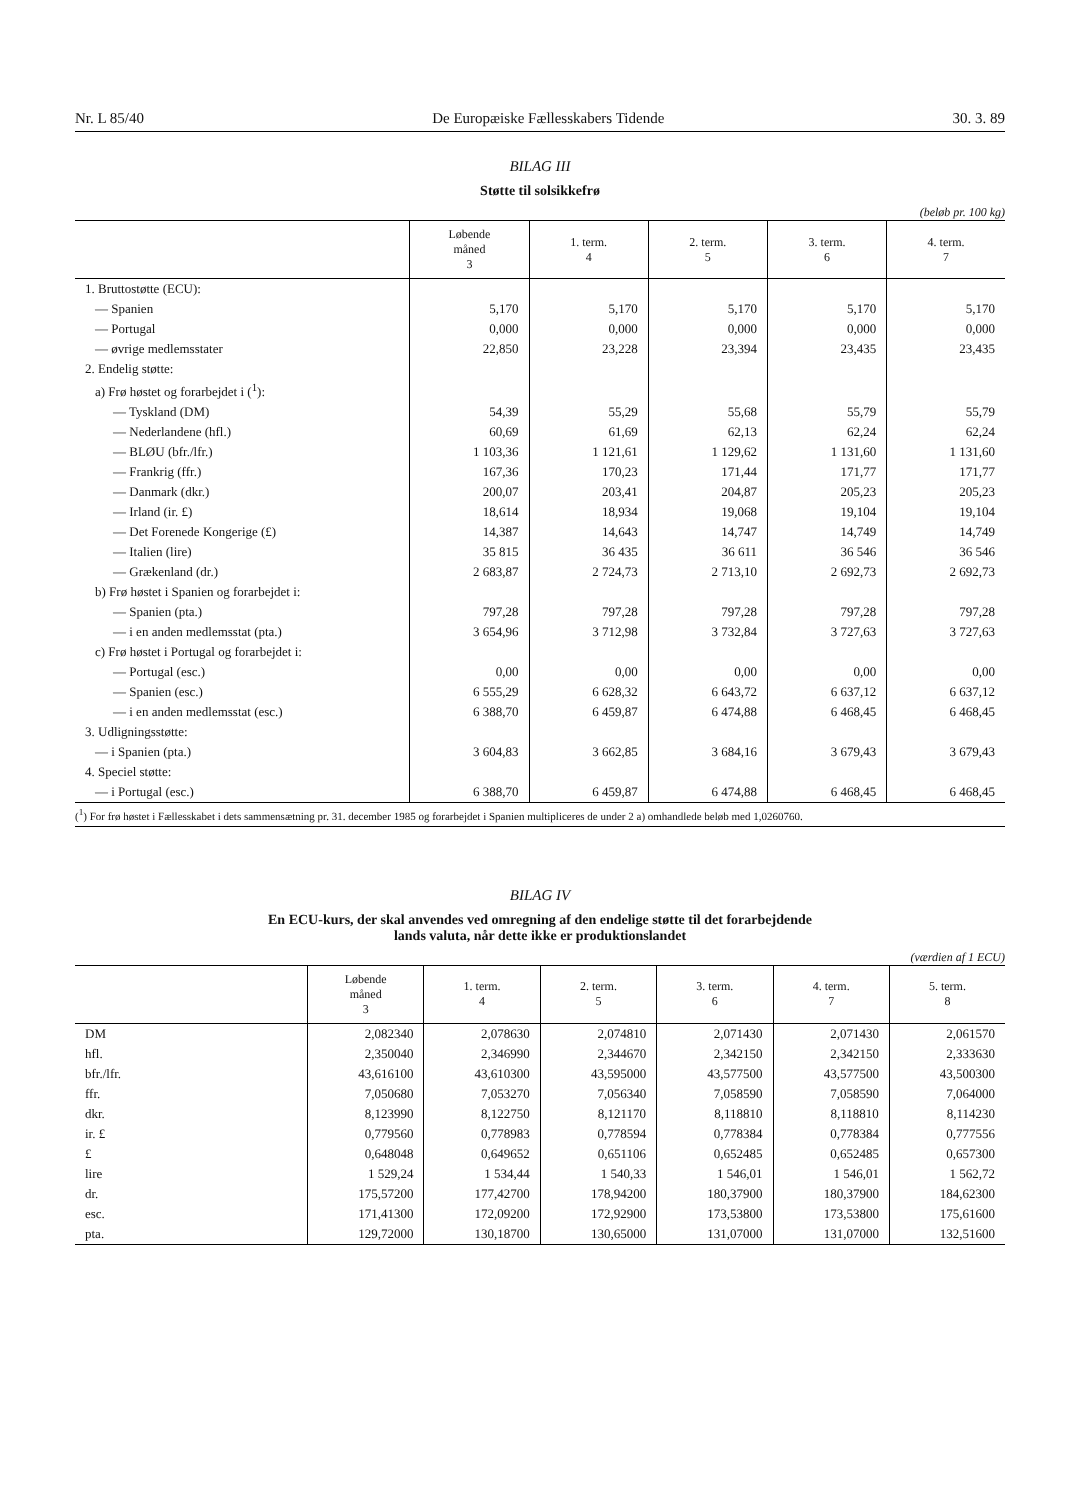Nr. L 85/40 De Europæiske Fællesskabers Tidende 30. 3. 89
BILAG III
Støtte til solsikkefrø
(beløb pr. 100 kg)
| | Løbende måned 3 | 1. term. 4 | 2. term. 5 | 3. term. 6 | 4. term. 7 |
| --- | --- | --- | --- | --- | --- |
| 1. Bruttostøtte (ECU): | | | | | |
| — Spanien | 5,170 | 5,170 | 5,170 | 5,170 | 5,170 |
| — Portugal | 0,000 | 0,000 | 0,000 | 0,000 | 0,000 |
| — øvrige medlemsstater | 22,850 | 23,228 | 23,394 | 23,435 | 23,435 |
| 2. Endelig støtte: | | | | | |
| a) Frø høstet og forarbejdet i (<sup>1</sup>): | | | | | |
| — Tyskland (DM) | 54,39 | 55,29 | 55,68 | 55,79 | 55,79 |
| — Nederlandene (hfl.) | 60,69 | 61,69 | 62,13 | 62,24 | 62,24 |
| — BLØU (bfr./lfr.) | 1 103,36 | 1 121,61 | 1 129,62 | 1 131,60 | 1 131,60 |
| — Frankrig (ffr.) | 167,36 | 170,23 | 171,44 | 171,77 | 171,77 |
| — Danmark (dkr.) | 200,07 | 203,41 | 204,87 | 205,23 | 205,23 |
| — Irland (ir. £) | 18,614 | 18,934 | 19,068 | 19,104 | 19,104 |
| — Det Forenede Kongerige (£) | 14,387 | 14,643 | 14,747 | 14,749 | 14,749 |
| — Italien (lire) | 35 815 | 36 435 | 36 611 | 36 546 | 36 546 |
| — Grækenland (dr.) | 2 683,87 | 2 724,73 | 2 713,10 | 2 692,73 | 2 692,73 |
| b) Frø høstet i Spanien og forarbejdet i: | | | | | |
| — Spanien (pta.) | 797,28 | 797,28 | 797,28 | 797,28 | 797,28 |
| — i en anden medlemsstat (pta.) | 3 654,96 | 3 712,98 | 3 732,84 | 3 727,63 | 3 727,63 |
| c) Frø høstet i Portugal og forarbejdet i: | | | | | |
| — Portugal (esc.) | 0,00 | 0,00 | 0,00 | 0,00 | 0,00 |
| — Spanien (esc.) | 6 555,29 | 6 628,32 | 6 643,72 | 6 637,12 | 6 637,12 |
| — i en anden medlemsstat (esc.) | 6 388,70 | 6 459,87 | 6 474,88 | 6 468,45 | 6 468,45 |
| 3. Udligningsstøtte: | | | | | |
| — i Spanien (pta.) | 3 604,83 | 3 662,85 | 3 684,16 | 3 679,43 | 3 679,43 |
| 4. Speciel støtte: | | | | | |
| — i Portugal (esc.) | 6 388,70 | 6 459,87 | 6 474,88 | 6 468,45 | 6 468,45 |
(<sup>1</sup>) For frø høstet i Fællesskabet i dets sammensætning pr. 31. december 1985 og forarbejdet i Spanien multipliceres de under 2 a) omhandlede beløb med 1,0260760.
BILAG IV
En ECU-kurs, der skal anvendes ved omregning af den endelige støtte til det forarbejdende
lands valuta, når dette ikke er produktionslandet
(værdien af 1 ECU)
| | Løbende måned 3 | 1. term. 4 | 2. term. 5 | 3. term. 6 | 4. term. 7 | 5. term. 8 |
| --- | --- | --- | --- | --- | --- | --- |
| DM | 2,082340 | 2,078630 | 2,074810 | 2,071430 | 2,071430 | 2,061570 |
| hfl. | 2,350040 | 2,346990 | 2,344670 | 2,342150 | 2,342150 | 2,333630 |
| bfr./lfr. | 43,616100 | 43,610300 | 43,595000 | 43,577500 | 43,577500 | 43,500300 |
| ffr. | 7,050680 | 7,053270 | 7,056340 | 7,058590 | 7,058590 | 7,064000 |
| dkr. | 8,123990 | 8,122750 | 8,121170 | 8,118810 | 8,118810 | 8,114230 |
| ir. £ | 0,779560 | 0,778983 | 0,778594 | 0,778384 | 0,778384 | 0,777556 |
| £ | 0,648048 | 0,649652 | 0,651106 | 0,652485 | 0,652485 | 0,657300 |
| lire | 1 529,24 | 1 534,44 | 1 540,33 | 1 546,01 | 1 546,01 | 1 562,72 |
| dr. | 175,57200 | 177,42700 | 178,94200 | 180,37900 | 180,37900 | 184,62300 |
| esc. | 171,41300 | 172,09200 | 172,92900 | 173,53800 | 173,53800 | 175,61600 |
| pta. | 129,72000 | 130,18700 | 130,65000 | 131,07000 | 131,07000 | 132,51600 |